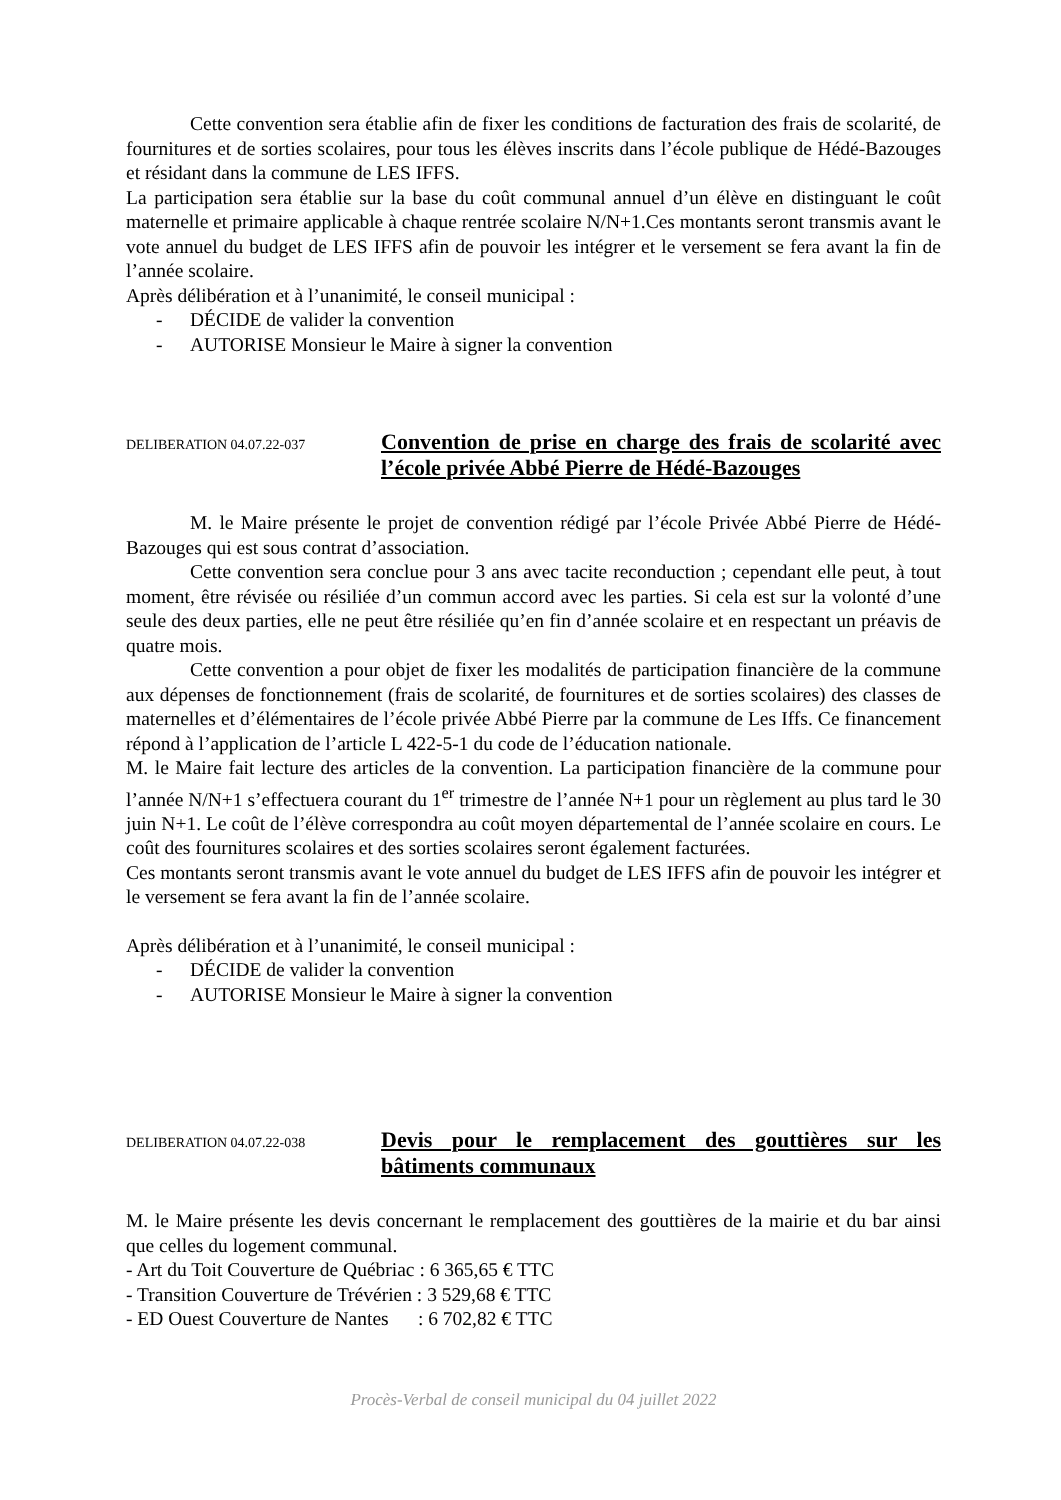Cette convention sera établie afin de fixer les conditions de facturation des frais de scolarité, de fournitures et de sorties scolaires, pour tous les élèves inscrits dans l’école publique de Hédé-Bazouges et résidant dans la commune de LES IFFS.
La participation sera établie sur la base du coût communal annuel d’un élève en distinguant le coût maternelle et primaire applicable à chaque rentrée scolaire N/N+1.Ces montants seront transmis avant le vote annuel du budget de LES IFFS afin de pouvoir les intégrer et le versement se fera avant la fin de l’année scolaire.
Après délibération et à l’unanimité, le conseil municipal :
- DÉCIDE de valider la convention
- AUTORISE Monsieur le Maire à signer la convention
DELIBERATION 04.07.22-037
Convention de prise en charge des frais de scolarité avec l’école privée Abbé Pierre de Hédé-Bazouges
M. le Maire présente le projet de convention rédigé par l’école Privée Abbé Pierre de Hédé-Bazouges qui est sous contrat d’association.
Cette convention sera conclue pour 3 ans avec tacite reconduction ; cependant elle peut, à tout moment, être révisée ou résiliée d’un commun accord avec les parties. Si cela est sur la volonté d’une seule des deux parties, elle ne peut être résiliée qu’en fin d’année scolaire et en respectant un préavis de quatre mois.
Cette convention a pour objet de fixer les modalités de participation financière de la commune aux dépenses de fonctionnement (frais de scolarité, de fournitures et de sorties scolaires) des classes de maternelles et d’élémentaires de l’école privée Abbé Pierre par la commune de Les Iffs. Ce financement répond à l’application de l’article L 422-5-1 du code de l’éducation nationale.
M. le Maire fait lecture des articles de la convention. La participation financière de la commune pour l’année N/N+1 s’effectuera courant du 1<sup>er</sup> trimestre de l’année N+1 pour un règlement au plus tard le 30 juin N+1. Le coût de l’élève correspondra au coût moyen départemental de l’année scolaire en cours. Le coût des fournitures scolaires et des sorties scolaires seront également facturées.
Ces montants seront transmis avant le vote annuel du budget de LES IFFS afin de pouvoir les intégrer et le versement se fera avant la fin de l’année scolaire.
Après délibération et à l’unanimité, le conseil municipal :
- DÉCIDE de valider la convention
- AUTORISE Monsieur le Maire à signer la convention
DELIBERATION 04.07.22-038
Devis pour le remplacement des gouttières sur les bâtiments communaux
M. le Maire présente les devis concernant le remplacement des gouttières de la mairie et du bar ainsi que celles du logement communal.
- Art du Toit Couverture de Québriac : 6 365,65 € TTC
- Transition Couverture de Trévérien : 3 529,68 € TTC
- ED Ouest Couverture de Nantes : 6 702,82 € TTC
Procès-Verbal de conseil municipal du 04 juillet 2022